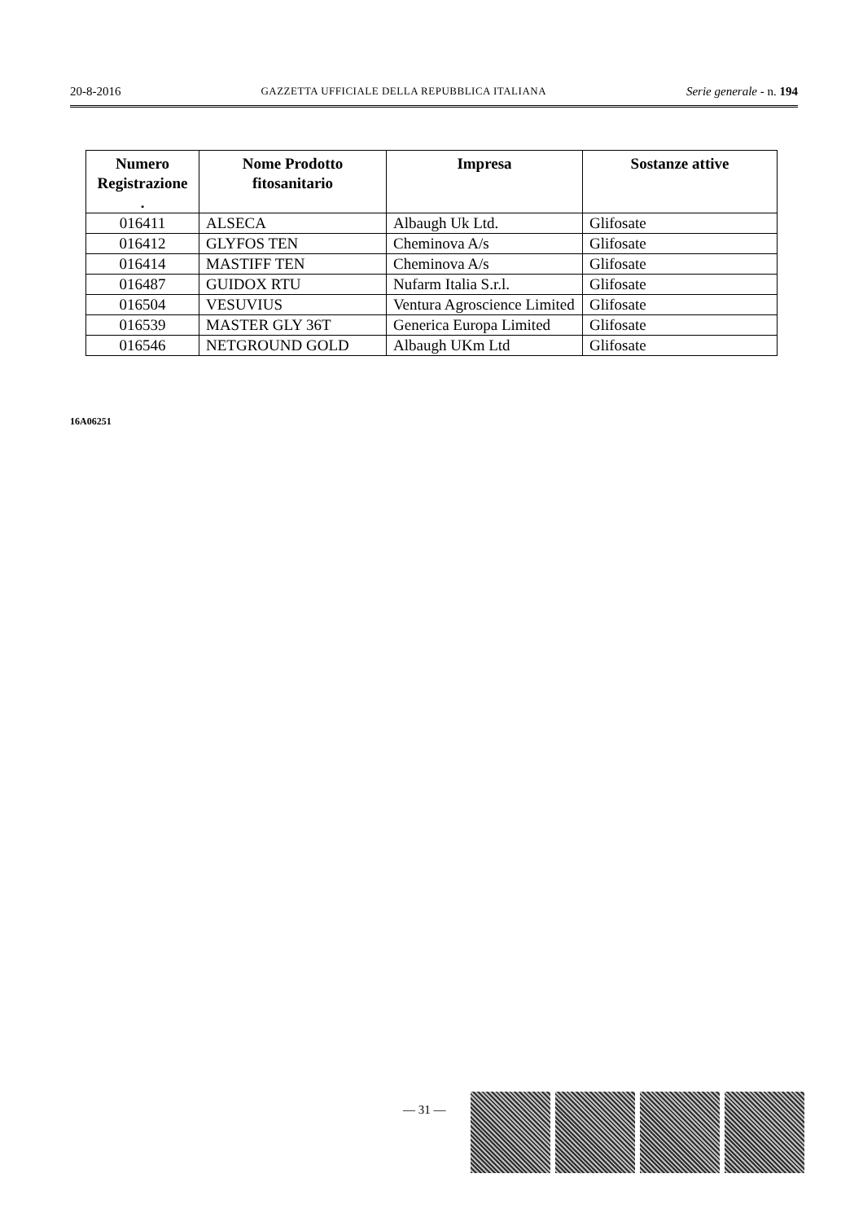20-8-2016 GAZZETTA UFFICIALE DELLA REPUBBLICA ITALIANA Serie generale - n. 194
| Numero Registrazione . | Nome Prodotto fitosanitario | Impresa | Sostanze attive |
| --- | --- | --- | --- |
| 016411 | ALSECA | Albaugh Uk Ltd. | Glifosate |
| 016412 | GLYFOS TEN | Cheminova A/s | Glifosate |
| 016414 | MASTIFF TEN | Cheminova A/s | Glifosate |
| 016487 | GUIDOX RTU | Nufarm Italia S.r.l. | Glifosate |
| 016504 | VESUVIUS | Ventura Agroscience Limited | Glifosate |
| 016539 | MASTER GLY 36T | Generica Europa Limited | Glifosate |
| 016546 | NETGROUND GOLD | Albaugh UKm Ltd | Glifosate |
16A06251
— 31 —